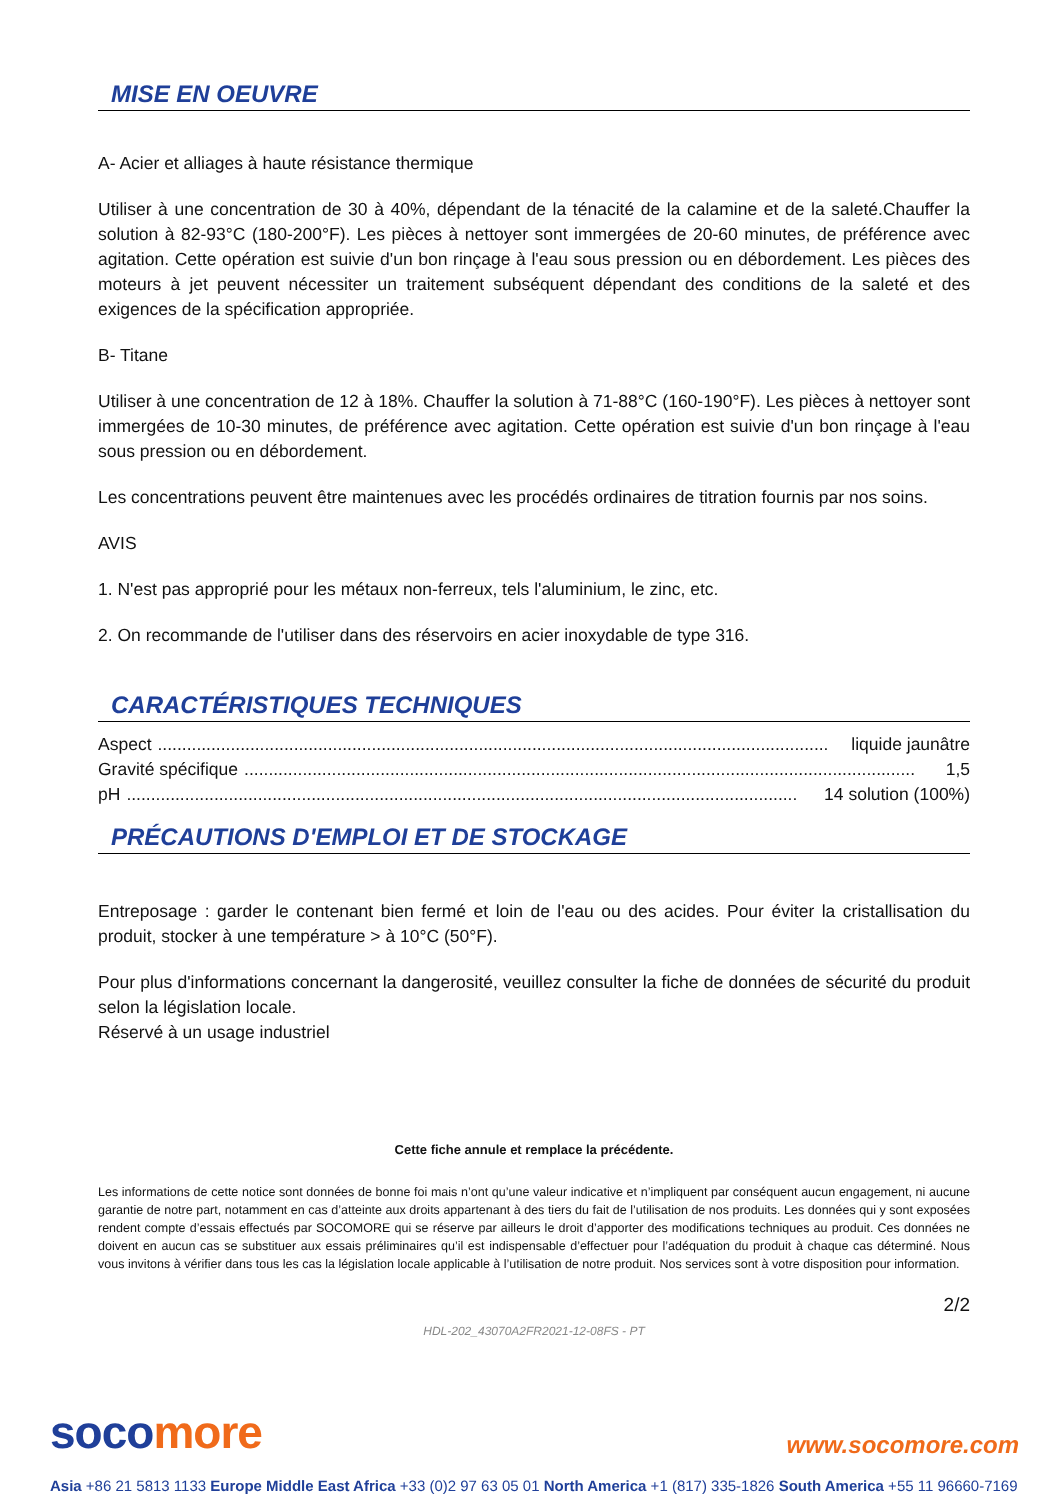MISE EN OEUVRE
A- Acier et alliages à haute résistance thermique
Utiliser à une concentration de 30 à 40%, dépendant de la ténacité de la calamine et de la saleté.Chauffer la solution à 82-93°C (180-200°F). Les pièces à nettoyer sont immergées de 20-60 minutes, de préférence avec agitation. Cette opération est suivie d'un bon rinçage à l'eau sous pression ou en débordement. Les pièces des moteurs à jet peuvent nécessiter un traitement subséquent dépendant des conditions de la saleté et des exigences de la spécification appropriée.
B- Titane
Utiliser à une concentration de 12 à 18%. Chauffer la solution à 71-88°C (160-190°F). Les pièces à nettoyer sont immergées de 10-30 minutes, de préférence avec agitation. Cette opération est suivie d'un bon rinçage à l'eau sous pression ou en débordement.
Les concentrations peuvent être maintenues avec les procédés ordinaires de titration fournis par nos soins.
AVIS
1. N'est pas approprié pour les métaux non-ferreux, tels l'aluminium, le zinc, etc.
2. On recommande de l'utiliser dans des réservoirs en acier inoxydable de type 316.
CARACTÉRISTIQUES TECHNIQUES
Aspect.......................................................................................................................................... liquide jaunâtre
Gravité spécifique.......................................................................................................................................... 1,5
pH.......................................................................................................................................... 14 solution (100%)
PRÉCAUTIONS D'EMPLOI ET DE STOCKAGE
Entreposage : garder le contenant bien fermé et loin de l'eau ou des acides. Pour éviter la cristallisation du produit, stocker à une température > à 10°C (50°F).
Pour plus d'informations concernant la dangerosité, veuillez consulter la fiche de données de sécurité du produit selon la législation locale.
Réservé à un usage industriel
Cette fiche annule et remplace la précédente.
Les informations de cette notice sont données de bonne foi mais n’ont qu’une valeur indicative et n’impliquent par conséquent aucun engagement, ni aucune garantie de notre part, notamment en cas d’atteinte aux droits appartenant à des tiers du fait de l’utilisation de nos produits. Les données qui y sont exposées rendent compte d’essais effectués par SOCOMORE qui se réserve par ailleurs le droit d’apporter des modifications techniques au produit. Ces données ne doivent en aucun cas se substituer aux essais préliminaires qu’il est indispensable d’effectuer pour l’adéquation du produit à chaque cas déterminé. Nous vous invitons à vérifier dans tous les cas la législation locale applicable à l’utilisation de notre produit. Nos services sont à votre disposition pour information.
2/2
HDL-202_43070A2FR2021-12-08FS - PT
soco more www.socomore.com
Asia +86 21 5813 1133 Europe Middle East Africa +33 (0)2 97 63 05 01 North America +1 (817) 335-1826 South America +55 11 96660-7169